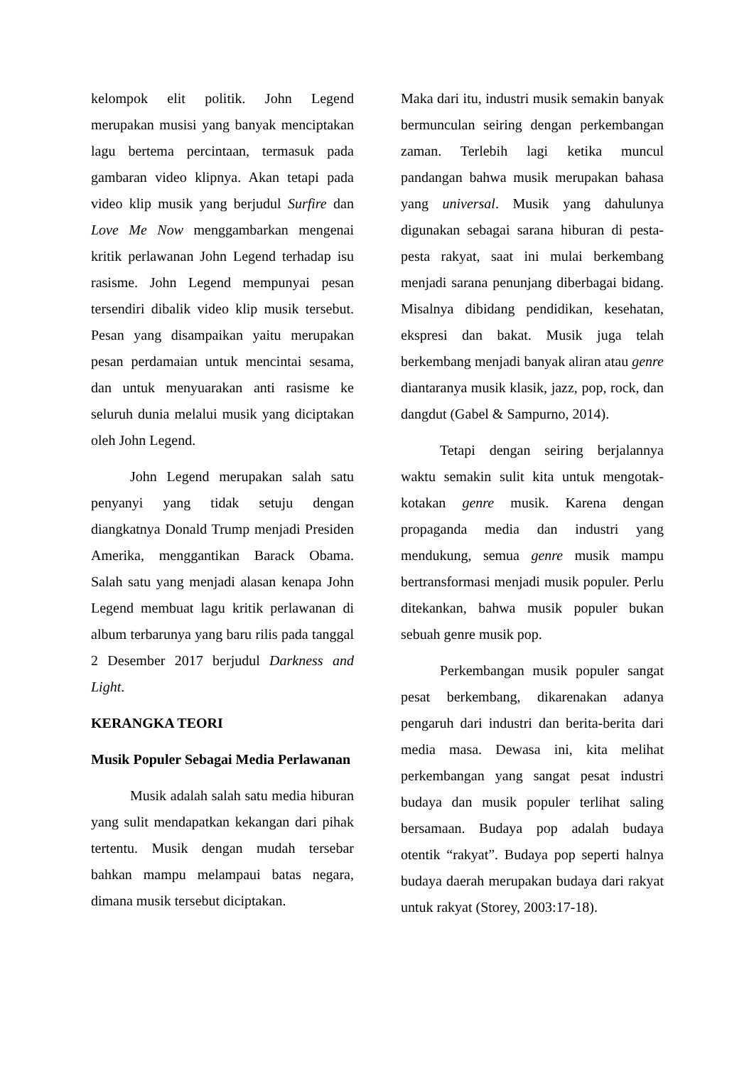kelompok elit politik. John Legend merupakan musisi yang banyak menciptakan lagu bertema percintaan, termasuk pada gambaran video klipnya. Akan tetapi pada video klip musik yang berjudul Surfire dan Love Me Now menggambarkan mengenai kritik perlawanan John Legend terhadap isu rasisme. John Legend mempunyai pesan tersendiri dibalik video klip musik tersebut. Pesan yang disampaikan yaitu merupakan pesan perdamaian untuk mencintai sesama, dan untuk menyuarakan anti rasisme ke seluruh dunia melalui musik yang diciptakan oleh John Legend.
John Legend merupakan salah satu penyanyi yang tidak setuju dengan diangkatnya Donald Trump menjadi Presiden Amerika, menggantikan Barack Obama. Salah satu yang menjadi alasan kenapa John Legend membuat lagu kritik perlawanan di album terbarunya yang baru rilis pada tanggal 2 Desember 2017 berjudul Darkness and Light.
KERANGKA TEORI
Musik Populer Sebagai Media Perlawanan
Musik adalah salah satu media hiburan yang sulit mendapatkan kekangan dari pihak tertentu. Musik dengan mudah tersebar bahkan mampu melampaui batas negara, dimana musik tersebut diciptakan.
Maka dari itu, industri musik semakin banyak bermunculan seiring dengan perkembangan zaman. Terlebih lagi ketika muncul pandangan bahwa musik merupakan bahasa yang universal. Musik yang dahulunya digunakan sebagai sarana hiburan di pesta-pesta rakyat, saat ini mulai berkembang menjadi sarana penunjang diberbagai bidang. Misalnya dibidang pendidikan, kesehatan, ekspresi dan bakat. Musik juga telah berkembang menjadi banyak aliran atau genre diantaranya musik klasik, jazz, pop, rock, dan dangdut (Gabel & Sampurno, 2014).
Tetapi dengan seiring berjalannya waktu semakin sulit kita untuk mengotak-kotakan genre musik. Karena dengan propaganda media dan industri yang mendukung, semua genre musik mampu bertransformasi menjadi musik populer. Perlu ditekankan, bahwa musik populer bukan sebuah genre musik pop.
Perkembangan musik populer sangat pesat berkembang, dikarenakan adanya pengaruh dari industri dan berita-berita dari media masa. Dewasa ini, kita melihat perkembangan yang sangat pesat industri budaya dan musik populer terlihat saling bersamaan. Budaya pop adalah budaya otentik “rakyat”. Budaya pop seperti halnya budaya daerah merupakan budaya dari rakyat untuk rakyat (Storey, 2003:17-18).